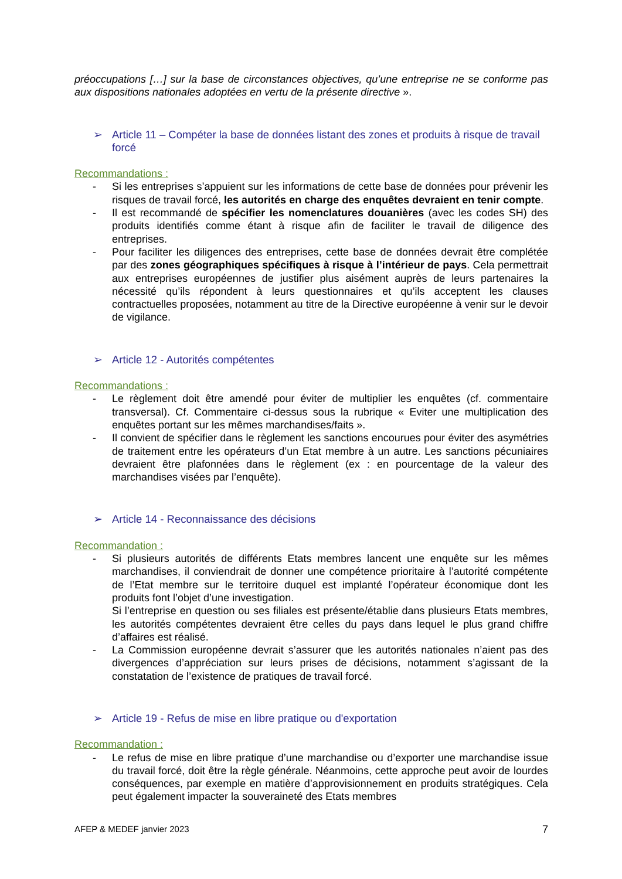préoccupations […] sur la base de circonstances objectives, qu’une entreprise ne se conforme pas aux dispositions nationales adoptées en vertu de la présente directive ».
➢ Article 11 – Compéter la base de données listant des zones et produits à risque de travail forcé
Recommandations :
- Si les entreprises s’appuient sur les informations de cette base de données pour prévenir les risques de travail forcé, les autorités en charge des enquêtes devraient en tenir compte.
- Il est recommandé de spécifier les nomenclatures douanières (avec les codes SH) des produits identifiés comme étant à risque afin de faciliter le travail de diligence des entreprises.
- Pour faciliter les diligences des entreprises, cette base de données devrait être complétée par des zones géographiques spécifiques à risque à l’intérieur de pays. Cela permettrait aux entreprises européennes de justifier plus aisément auprès de leurs partenaires la nécessité qu’ils répondent à leurs questionnaires et qu’ils acceptent les clauses contractuelles proposées, notamment au titre de la Directive européenne à venir sur le devoir de vigilance.
➢ Article 12 - Autorités compétentes
Recommandations :
- Le règlement doit être amendé pour éviter de multiplier les enquêtes (cf. commentaire transversal). Cf. Commentaire ci-dessus sous la rubrique « Eviter une multiplication des enquêtes portant sur les mêmes marchandises/faits ».
- Il convient de spécifier dans le règlement les sanctions encourues pour éviter des asymétries de traitement entre les opérateurs d’un Etat membre à un autre. Les sanctions pécuniaires devraient être plafonnées dans le règlement (ex : en pourcentage de la valeur des marchandises visées par l’enquête).
➢ Article 14 - Reconnaissance des décisions
Recommandation :
- Si plusieurs autorités de différents Etats membres lancent une enquête sur les mêmes marchandises, il conviendrait de donner une compétence prioritaire à l’autorité compétente de l’Etat membre sur le territoire duquel est implanté l’opérateur économique dont les produits font l’objet d’une investigation.
Si l’entreprise en question ou ses filiales est présente/établie dans plusieurs Etats membres, les autorités compétentes devraient être celles du pays dans lequel le plus grand chiffre d’affaires est réalisé.
- La Commission européenne devrait s’assurer que les autorités nationales n’aient pas des divergences d’appréciation sur leurs prises de décisions, notamment s’agissant de la constatation de l’existence de pratiques de travail forcé.
➢ Article 19 - Refus de mise en libre pratique ou d'exportation
Recommandation :
- Le refus de mise en libre pratique d’une marchandise ou d’exporter une marchandise issue du travail forcé, doit être la règle générale. Néanmoins, cette approche peut avoir de lourdes conséquences, par exemple en matière d’approvisionnement en produits stratégiques. Cela peut également impacter la souveraineté des Etats membres
AFEP & MEDEF janvier 2023 7